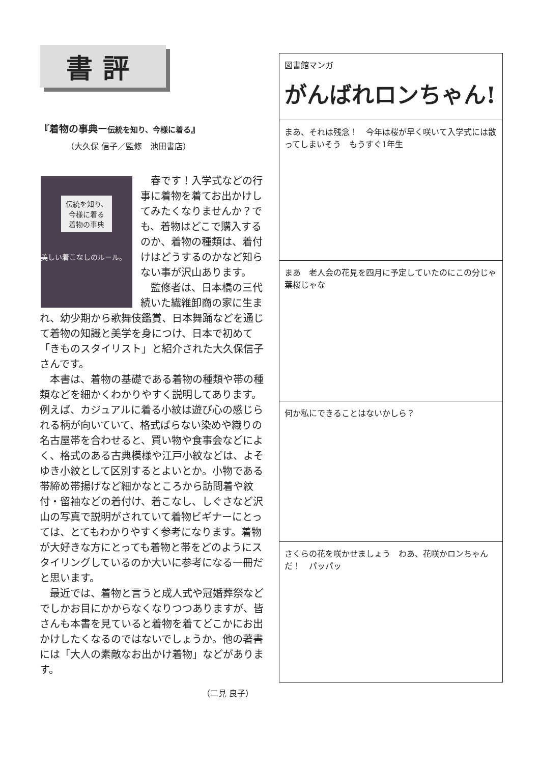書評
『着物の事典ー伝統を知り、今様に着る』
（大久保 信子／監修　池田書店）
伝統を知り、今様に着る
着物の事典
美しい着こなしのルール。
春です！入学式などの行事に着物を着てお出かけしてみたくなりませんか？でも、着物はどこで購入するのか、着物の種類は、着付けはどうするのかなど知らない事が沢山あります。
監修者は、日本橋の三代続いた繊維卸商の家に生まれ、幼少期から歌舞伎鑑賞、日本舞踊などを通じて着物の知識と美学を身につけ、日本で初めて「きものスタイリスト」と紹介された大久保信子さんです。
本書は、着物の基礎である着物の種類や帯の種類などを細かくわかりやすく説明してあります。例えば、カジュアルに着る小紋は遊び心の感じられる柄が向いていて、格式ばらない染めや織りの名古屋帯を合わせると、買い物や食事会などによく、格式のある古典模様や江戸小紋などは、よそゆき小紋として区別するとよいとか。小物である帯締め帯揚げなど細かなところから訪問着や紋付・留袖などの着付け、着こなし、しぐさなど沢山の写真で説明がされていて着物ビギナーにとっては、とてもわかりやすく参考になります。着物が大好きな方にとっても着物と帯をどのようにスタイリングしているのか大いに参考になる一冊だと思います。
最近では、着物と言うと成人式や冠婚葬祭などでしかお目にかからなくなりつつありますが、皆さんも本書を見ていると着物を着てどこかにお出かけしたくなるのではないでしょうか。他の著書には「大人の素敵なお出かけ着物」などがあります。
（二見 良子）
図書館マンガ
がんばれロンちゃん!
まあ、それは残念！　今年は桜が早く咲いて入学式には散ってしまいそう　もうすぐ1年生
まあ　老人会の花見を四月に予定していたのにこの分じゃ葉桜じゃな
何か私にできることはないかしら？
さくらの花を咲かせましょう　わあ、花咲かロンちゃんだ！　パッパッ